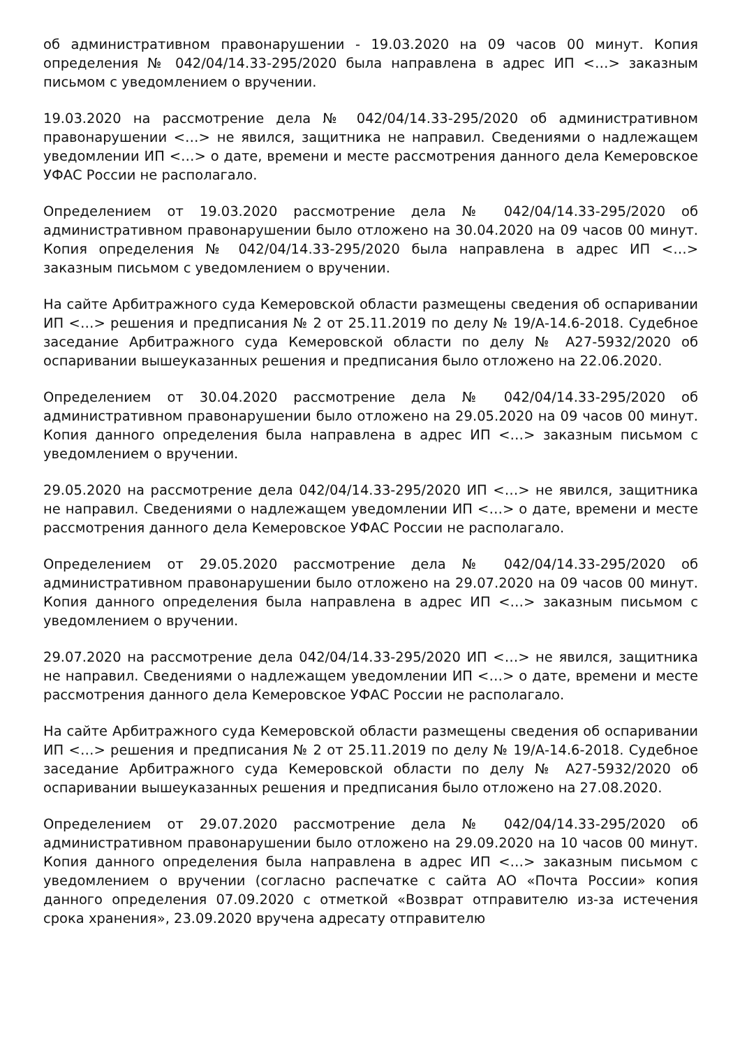об административном правонарушении - 19.03.2020 на 09 часов 00 минут. Копия определения № 042/04/14.33-295/2020 была направлена в адрес ИП <…> заказным письмом с уведомлением о вручении.
19.03.2020 на рассмотрение дела № 042/04/14.33-295/2020 об административном правонарушении <…> не явился, защитника не направил. Сведениями о надлежащем уведомлении ИП <…> о дате, времени и месте рассмотрения данного дела Кемеровское УФАС России не располагало.
Определением от 19.03.2020 рассмотрение дела № 042/04/14.33-295/2020 об административном правонарушении было отложено на 30.04.2020 на 09 часов 00 минут. Копия определения № 042/04/14.33-295/2020 была направлена в адрес ИП <…> заказным письмом с уведомлением о вручении.
На сайте Арбитражного суда Кемеровской области размещены сведения об оспаривании ИП <…> решения и предписания № 2 от 25.11.2019 по делу № 19/А-14.6-2018. Судебное заседание Арбитражного суда Кемеровской области по делу № А27-5932/2020 об оспаривании вышеуказанных решения и предписания было отложено на 22.06.2020.
Определением от 30.04.2020 рассмотрение дела № 042/04/14.33-295/2020 об административном правонарушении было отложено на 29.05.2020 на 09 часов 00 минут. Копия данного определения была направлена в адрес ИП <…> заказным письмом с уведомлением о вручении.
29.05.2020 на рассмотрение дела 042/04/14.33-295/2020 ИП <…> не явился, защитника не направил. Сведениями о надлежащем уведомлении ИП <…> о дате, времени и месте рассмотрения данного дела Кемеровское УФАС России не располагало.
Определением от 29.05.2020 рассмотрение дела № 042/04/14.33-295/2020 об административном правонарушении было отложено на 29.07.2020 на 09 часов 00 минут. Копия данного определения была направлена в адрес ИП <…> заказным письмом с уведомлением о вручении.
29.07.2020 на рассмотрение дела 042/04/14.33-295/2020 ИП <…> не явился, защитника не направил. Сведениями о надлежащем уведомлении ИП <…> о дате, времени и месте рассмотрения данного дела Кемеровское УФАС России не располагало.
На сайте Арбитражного суда Кемеровской области размещены сведения об оспаривании ИП <…> решения и предписания № 2 от 25.11.2019 по делу № 19/А-14.6-2018. Судебное заседание Арбитражного суда Кемеровской области по делу № А27-5932/2020 об оспаривании вышеуказанных решения и предписания было отложено на 27.08.2020.
Определением от 29.07.2020 рассмотрение дела № 042/04/14.33-295/2020 об административном правонарушении было отложено на 29.09.2020 на 10 часов 00 минут. Копия данного определения была направлена в адрес ИП <…> заказным письмом с уведомлением о вручении (согласно распечатке с сайта АО «Почта России» копия данного определения 07.09.2020 с отметкой «Возврат отправителю из-за истечения срока хранения», 23.09.2020 вручена адресату отправителю